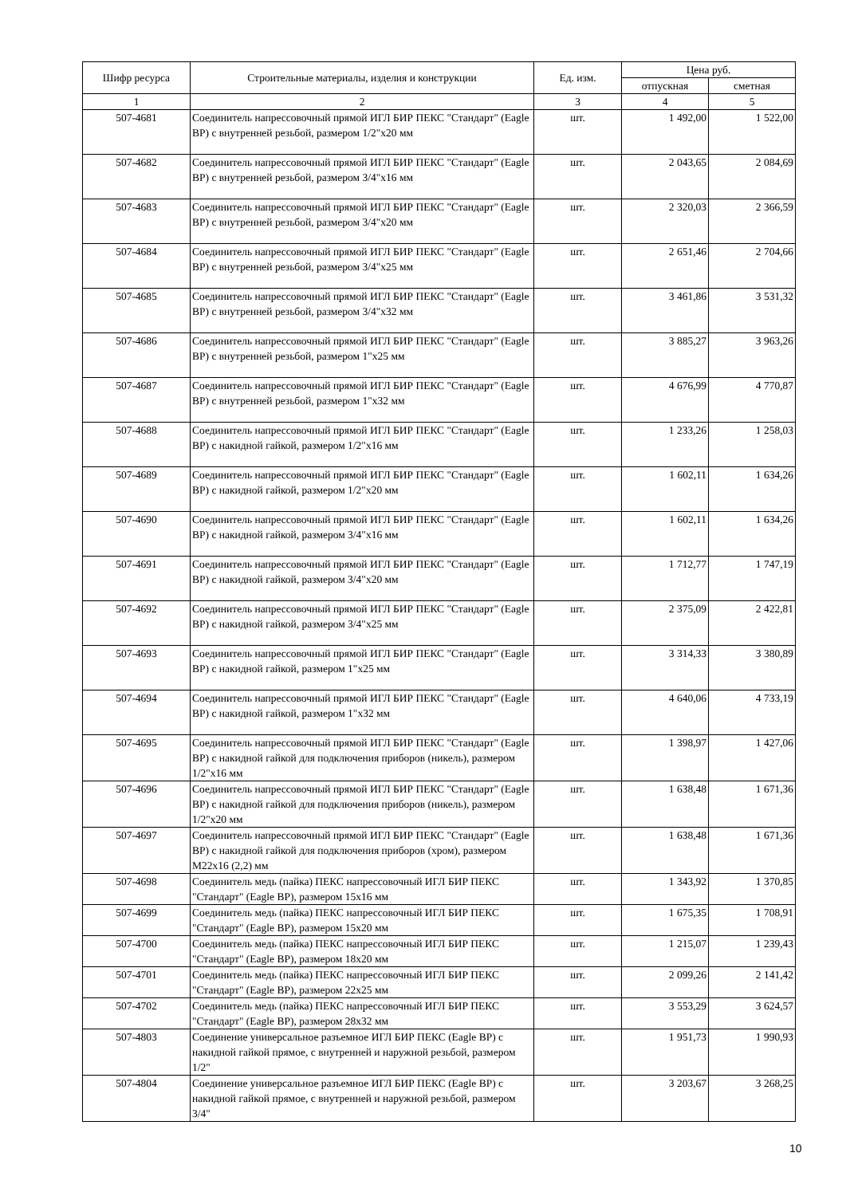| Шифр ресурса | Строительные материалы, изделия и конструкции | Ед. изм. | Цена руб. | |
| --- | --- | --- | --- | --- |
| | | | отпускная | сметная |
| 1 | 2 | 3 | 4 | 5 |
| 507-4681 | Соединитель напрессовочный прямой ИГЛ БИР ПЕКС "Стандарт" (Eagle BP) с внутренней резьбой, размером 1/2"х20 мм | шт. | 1 492,00 | 1 522,00 |
| 507-4682 | Соединитель напрессовочный прямой ИГЛ БИР ПЕКС "Стандарт" (Eagle BP) с внутренней резьбой, размером 3/4"х16 мм | шт. | 2 043,65 | 2 084,69 |
| 507-4683 | Соединитель напрессовочный прямой ИГЛ БИР ПЕКС "Стандарт" (Eagle BP) с внутренней резьбой, размером 3/4"х20 мм | шт. | 2 320,03 | 2 366,59 |
| 507-4684 | Соединитель напрессовочный прямой ИГЛ БИР ПЕКС "Стандарт" (Eagle BP) с внутренней резьбой, размером 3/4"х25 мм | шт. | 2 651,46 | 2 704,66 |
| 507-4685 | Соединитель напрессовочный прямой ИГЛ БИР ПЕКС "Стандарт" (Eagle BP) с внутренней резьбой, размером 3/4"х32 мм | шт. | 3 461,86 | 3 531,32 |
| 507-4686 | Соединитель напрессовочный прямой ИГЛ БИР ПЕКС "Стандарт" (Eagle BP) с внутренней резьбой, размером 1"х25 мм | шт. | 3 885,27 | 3 963,26 |
| 507-4687 | Соединитель напрессовочный прямой ИГЛ БИР ПЕКС "Стандарт" (Eagle BP) с внутренней резьбой, размером 1"х32 мм | шт. | 4 676,99 | 4 770,87 |
| 507-4688 | Соединитель напрессовочный прямой ИГЛ БИР ПЕКС "Стандарт" (Eagle BP) с накидной гайкой, размером 1/2"х16 мм | шт. | 1 233,26 | 1 258,03 |
| 507-4689 | Соединитель напрессовочный прямой ИГЛ БИР ПЕКС "Стандарт" (Eagle BP) с накидной гайкой, размером 1/2"х20 мм | шт. | 1 602,11 | 1 634,26 |
| 507-4690 | Соединитель напрессовочный прямой ИГЛ БИР ПЕКС "Стандарт" (Eagle BP) с накидной гайкой, размером 3/4"х16 мм | шт. | 1 602,11 | 1 634,26 |
| 507-4691 | Соединитель напрессовочный прямой ИГЛ БИР ПЕКС "Стандарт" (Eagle BP) с накидной гайкой, размером 3/4"х20 мм | шт. | 1 712,77 | 1 747,19 |
| 507-4692 | Соединитель напрессовочный прямой ИГЛ БИР ПЕКС "Стандарт" (Eagle BP) с накидной гайкой, размером 3/4"х25 мм | шт. | 2 375,09 | 2 422,81 |
| 507-4693 | Соединитель напрессовочный прямой ИГЛ БИР ПЕКС "Стандарт" (Eagle BP) с накидной гайкой, размером 1"х25 мм | шт. | 3 314,33 | 3 380,89 |
| 507-4694 | Соединитель напрессовочный прямой ИГЛ БИР ПЕКС "Стандарт" (Eagle BP) с накидной гайкой, размером 1"х32 мм | шт. | 4 640,06 | 4 733,19 |
| 507-4695 | Соединитель напрессовочный прямой ИГЛ БИР ПЕКС "Стандарт" (Eagle BP) с накидной гайкой для подключения приборов (никель), размером 1/2"х16 мм | шт. | 1 398,97 | 1 427,06 |
| 507-4696 | Соединитель напрессовочный прямой ИГЛ БИР ПЕКС "Стандарт" (Eagle BP) с накидной гайкой для подключения приборов (никель), размером 1/2"х20 мм | шт. | 1 638,48 | 1 671,36 |
| 507-4697 | Соединитель напрессовочный прямой ИГЛ БИР ПЕКС "Стандарт" (Eagle BP) с накидной гайкой для подключения приборов (хром), размером М22х16 (2,2) мм | шт. | 1 638,48 | 1 671,36 |
| 507-4698 | Соединитель медь (пайка) ПЕКС напрессовочный ИГЛ БИР ПЕКС "Стандарт" (Eagle BP), размером 15х16 мм | шт. | 1 343,92 | 1 370,85 |
| 507-4699 | Соединитель медь (пайка) ПЕКС напрессовочный ИГЛ БИР ПЕКС "Стандарт" (Eagle BP), размером 15х20 мм | шт. | 1 675,35 | 1 708,91 |
| 507-4700 | Соединитель медь (пайка) ПЕКС напрессовочный ИГЛ БИР ПЕКС "Стандарт" (Eagle BP), размером 18х20 мм | шт. | 1 215,07 | 1 239,43 |
| 507-4701 | Соединитель медь (пайка) ПЕКС напрессовочный ИГЛ БИР ПЕКС "Стандарт" (Eagle BP), размером 22х25 мм | шт. | 2 099,26 | 2 141,42 |
| 507-4702 | Соединитель медь (пайка) ПЕКС напрессовочный ИГЛ БИР ПЕКС "Стандарт" (Eagle BP), размером 28х32 мм | шт. | 3 553,29 | 3 624,57 |
| 507-4803 | Соединение универсальное разъемное ИГЛ БИР ПЕКС (Eagle BP) с накидной гайкой прямое, с внутренней и наружной резьбой, размером 1/2" | шт. | 1 951,73 | 1 990,93 |
| 507-4804 | Соединение универсальное разъемное ИГЛ БИР ПЕКС (Eagle BP) с накидной гайкой прямое, с внутренней и наружной резьбой, размером 3/4" | шт. | 3 203,67 | 3 268,25 |
10